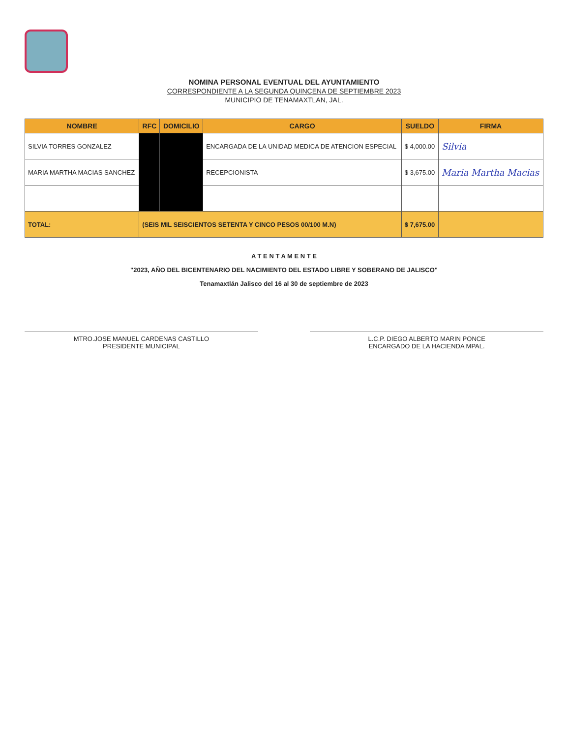NOMINA PERSONAL EVENTUAL DEL AYUNTAMIENTO
CORRESPONDIENTE A LA SEGUNDA QUINCENA DE SEPTIEMBRE 2023
MUNICIPIO DE TENAMAXTLAN, JAL.
| NOMBRE | RFC | DOMICILIO | CARGO | SUELDO | FIRMA |
| --- | --- | --- | --- | --- | --- |
| SILVIA TORRES GONZALEZ | | | ENCARGADA DE LA UNIDAD MEDICA DE ATENCION ESPECIAL | $ 4,000.00 | Silvia |
| MARIA MARTHA MACIAS SANCHEZ | | | RECEPCIONISTA | $ 3,675.00 | Maria Martha Macias |
| TOTAL: | (SEIS MIL SEISCIENTOS SETENTA Y CINCO PESOS 00/100 M.N) | | | $ 7,675.00 | |
A T E N T A M E N T E
"2023, AÑO DEL BICENTENARIO DEL NACIMIENTO DEL ESTADO LIBRE Y SOBERANO DE JALISCO"
Tenamaxtlán Jalisco del 16 al 30 de septiembre de 2023
MTRO.JOSE MANUEL CARDENAS CASTILLO
PRESIDENTE MUNICIPAL
L.C.P. DIEGO ALBERTO MARIN PONCE
ENCARGADO DE LA HACIENDA MPAL.